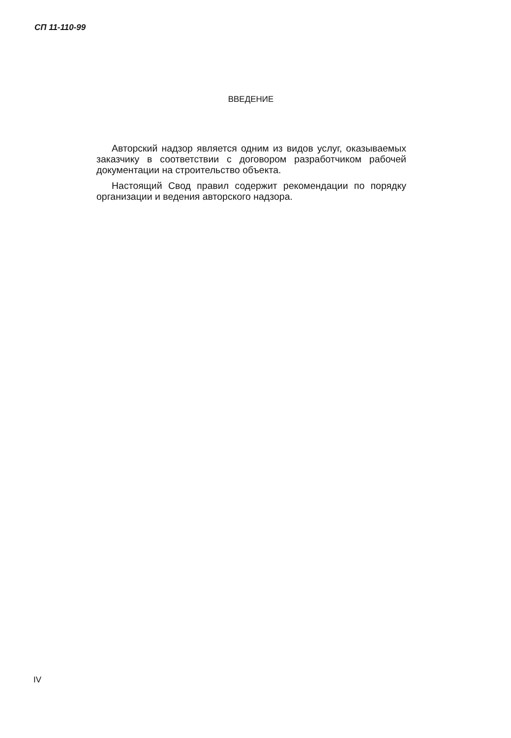СП 11-110-99
ВВЕДЕНИЕ
Авторский надзор является одним из видов услуг, оказываемых заказчику в соответствии с договором разработчиком рабочей документации на строительство объекта.
Настоящий Свод правил содержит рекомендации по порядку организации и ведения авторского надзора.
IV